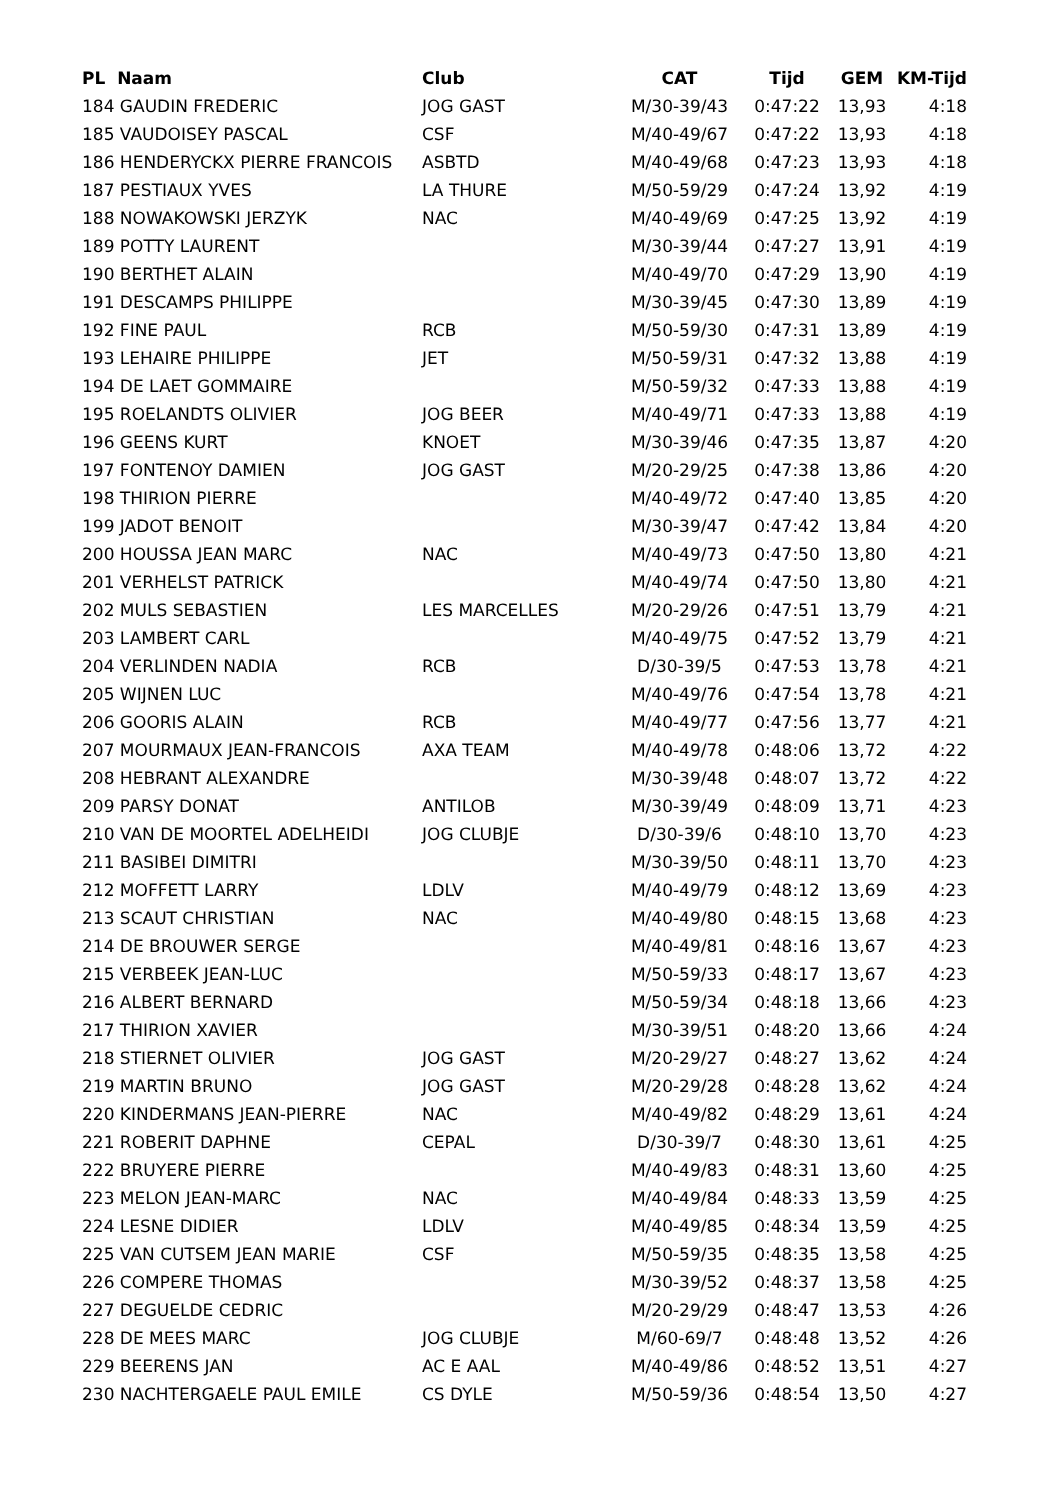| PL Naam | Club | CAT | Tijd | GEM | KM-Tijd |
| --- | --- | --- | --- | --- | --- |
| 184 GAUDIN FREDERIC | JOG GAST | M/30-39/43 | 0:47:22 | 13,93 | 4:18 |
| 185 VAUDOISEY PASCAL | CSF | M/40-49/67 | 0:47:22 | 13,93 | 4:18 |
| 186 HENDERYCKX PIERRE FRANCOIS | ASBTD | M/40-49/68 | 0:47:23 | 13,93 | 4:18 |
| 187 PESTIAUX YVES | LA THURE | M/50-59/29 | 0:47:24 | 13,92 | 4:19 |
| 188 NOWAKOWSKI JERZYK | NAC | M/40-49/69 | 0:47:25 | 13,92 | 4:19 |
| 189 POTTY LAURENT | | M/30-39/44 | 0:47:27 | 13,91 | 4:19 |
| 190 BERTHET ALAIN | | M/40-49/70 | 0:47:29 | 13,90 | 4:19 |
| 191 DESCAMPS PHILIPPE | | M/30-39/45 | 0:47:30 | 13,89 | 4:19 |
| 192 FINE PAUL | RCB | M/50-59/30 | 0:47:31 | 13,89 | 4:19 |
| 193 LEHAIRE PHILIPPE | JET | M/50-59/31 | 0:47:32 | 13,88 | 4:19 |
| 194 DE LAET GOMMAIRE | | M/50-59/32 | 0:47:33 | 13,88 | 4:19 |
| 195 ROELANDTS OLIVIER | JOG BEER | M/40-49/71 | 0:47:33 | 13,88 | 4:19 |
| 196 GEENS KURT | KNOET | M/30-39/46 | 0:47:35 | 13,87 | 4:20 |
| 197 FONTENOY DAMIEN | JOG GAST | M/20-29/25 | 0:47:38 | 13,86 | 4:20 |
| 198 THIRION PIERRE | | M/40-49/72 | 0:47:40 | 13,85 | 4:20 |
| 199 JADOT BENOIT | | M/30-39/47 | 0:47:42 | 13,84 | 4:20 |
| 200 HOUSSA JEAN MARC | NAC | M/40-49/73 | 0:47:50 | 13,80 | 4:21 |
| 201 VERHELST PATRICK | | M/40-49/74 | 0:47:50 | 13,80 | 4:21 |
| 202 MULS SEBASTIEN | LES MARCELLES | M/20-29/26 | 0:47:51 | 13,79 | 4:21 |
| 203 LAMBERT CARL | | M/40-49/75 | 0:47:52 | 13,79 | 4:21 |
| 204 VERLINDEN NADIA | RCB | D/30-39/5 | 0:47:53 | 13,78 | 4:21 |
| 205 WIJNEN LUC | | M/40-49/76 | 0:47:54 | 13,78 | 4:21 |
| 206 GOORIS ALAIN | RCB | M/40-49/77 | 0:47:56 | 13,77 | 4:21 |
| 207 MOURMAUX JEAN-FRANCOIS | AXA TEAM | M/40-49/78 | 0:48:06 | 13,72 | 4:22 |
| 208 HEBRANT ALEXANDRE | | M/30-39/48 | 0:48:07 | 13,72 | 4:22 |
| 209 PARSY DONAT | ANTILOB | M/30-39/49 | 0:48:09 | 13,71 | 4:23 |
| 210 VAN DE MOORTEL ADELHEIDI | JOG CLUBJE | D/30-39/6 | 0:48:10 | 13,70 | 4:23 |
| 211 BASIBEI DIMITRI | | M/30-39/50 | 0:48:11 | 13,70 | 4:23 |
| 212 MOFFETT LARRY | LDLV | M/40-49/79 | 0:48:12 | 13,69 | 4:23 |
| 213 SCAUT CHRISTIAN | NAC | M/40-49/80 | 0:48:15 | 13,68 | 4:23 |
| 214 DE BROUWER SERGE | | M/40-49/81 | 0:48:16 | 13,67 | 4:23 |
| 215 VERBEEK JEAN-LUC | | M/50-59/33 | 0:48:17 | 13,67 | 4:23 |
| 216 ALBERT BERNARD | | M/50-59/34 | 0:48:18 | 13,66 | 4:23 |
| 217 THIRION XAVIER | | M/30-39/51 | 0:48:20 | 13,66 | 4:24 |
| 218 STIERNET OLIVIER | JOG GAST | M/20-29/27 | 0:48:27 | 13,62 | 4:24 |
| 219 MARTIN BRUNO | JOG GAST | M/20-29/28 | 0:48:28 | 13,62 | 4:24 |
| 220 KINDERMANS JEAN-PIERRE | NAC | M/40-49/82 | 0:48:29 | 13,61 | 4:24 |
| 221 ROBERIT DAPHNE | CEPAL | D/30-39/7 | 0:48:30 | 13,61 | 4:25 |
| 222 BRUYERE PIERRE | | M/40-49/83 | 0:48:31 | 13,60 | 4:25 |
| 223 MELON JEAN-MARC | NAC | M/40-49/84 | 0:48:33 | 13,59 | 4:25 |
| 224 LESNE DIDIER | LDLV | M/40-49/85 | 0:48:34 | 13,59 | 4:25 |
| 225 VAN CUTSEM JEAN MARIE | CSF | M/50-59/35 | 0:48:35 | 13,58 | 4:25 |
| 226 COMPERE THOMAS | | M/30-39/52 | 0:48:37 | 13,58 | 4:25 |
| 227 DEGUELDE CEDRIC | | M/20-29/29 | 0:48:47 | 13,53 | 4:26 |
| 228 DE MEES MARC | JOG CLUBJE | M/60-69/7 | 0:48:48 | 13,52 | 4:26 |
| 229 BEERENS JAN | AC E AAL | M/40-49/86 | 0:48:52 | 13,51 | 4:27 |
| 230 NACHTERGAELE PAUL EMILE | CS DYLE | M/50-59/36 | 0:48:54 | 13,50 | 4:27 |